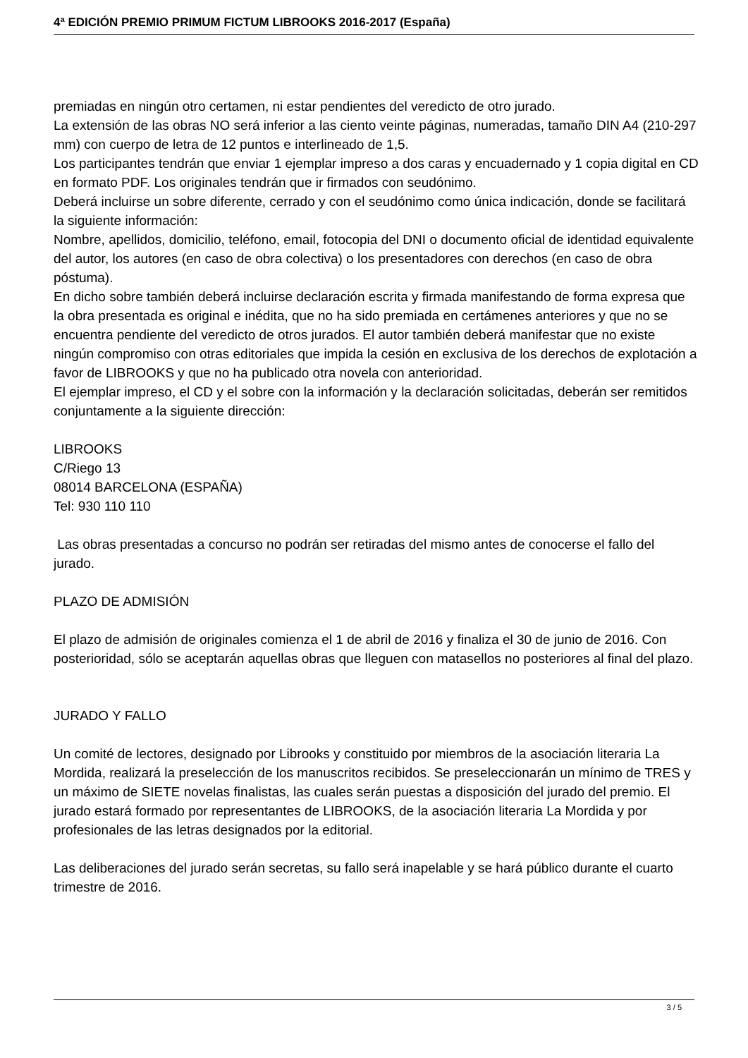4ª EDICIÓN PREMIO PRIMUM FICTUM LIBROOKS 2016-2017 (España)
premiadas en ningún otro certamen, ni estar pendientes del veredicto de otro jurado.
La extensión de las obras NO será inferior a las ciento veinte páginas, numeradas, tamaño DIN A4 (210-297 mm) con cuerpo de letra de 12 puntos e interlineado de 1,5.
Los participantes tendrán que enviar 1 ejemplar impreso a dos caras y encuadernado y 1 copia digital en CD en formato PDF. Los originales tendrán que ir firmados con seudónimo.
Deberá incluirse un sobre diferente, cerrado y con el seudónimo como única indicación, donde se facilitará la siguiente información:
Nombre, apellidos, domicilio, teléfono, email, fotocopia del DNI o documento oficial de identidad equivalente del autor, los autores (en caso de obra colectiva) o los presentadores con derechos (en caso de obra póstuma).
En dicho sobre también deberá incluirse declaración escrita y firmada manifestando de forma expresa que la obra presentada es original e inédita, que no ha sido premiada en certámenes anteriores y que no se encuentra pendiente del veredicto de otros jurados. El autor también deberá manifestar que no existe ningún compromiso con otras editoriales que impida la cesión en exclusiva de los derechos de explotación a favor de LIBROOKS y que no ha publicado otra novela con anterioridad.
El ejemplar impreso, el CD y el sobre con la información y la declaración solicitadas, deberán ser remitidos conjuntamente a la siguiente dirección:
LIBROOKS
C/Riego 13
08014 BARCELONA (ESPAÑA)
Tel: 930 110 110
Las obras presentadas a concurso no podrán ser retiradas del mismo antes de conocerse el fallo del jurado.
PLAZO DE ADMISIÓN
El plazo de admisión de originales comienza el 1 de abril de 2016 y finaliza el 30 de junio de 2016. Con posterioridad, sólo se aceptarán aquellas obras que lleguen con matasellos no posteriores al final del plazo.
JURADO Y FALLO
Un comité de lectores, designado por Librooks y constituido por miembros de la asociación literaria La Mordida, realizará la preselección de los manuscritos recibidos. Se preseleccionarán un mínimo de TRES y un máximo de SIETE novelas finalistas, las cuales serán puestas a disposición del jurado del premio. El jurado estará formado por representantes de LIBROOKS, de la asociación literaria La Mordida y por profesionales de las letras designados por la editorial.
Las deliberaciones del jurado serán secretas, su fallo será inapelable y se hará público durante el cuarto trimestre de 2016.
3 / 5